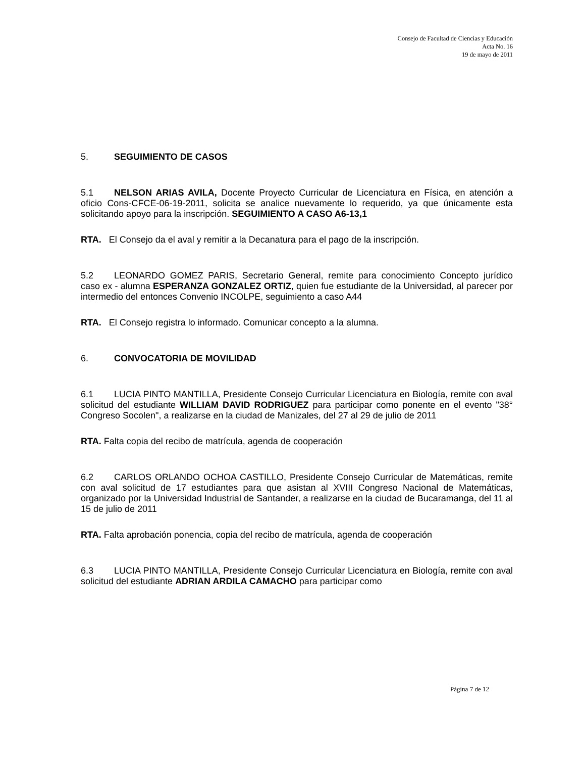Consejo de Facultad de Ciencias y Educación
Acta No. 16
19 de mayo de 2011
5. SEGUIMIENTO DE CASOS
5.1 NELSON ARIAS AVILA, Docente Proyecto Curricular de Licenciatura en Física, en atención a oficio Cons-CFCE-06-19-2011, solicita se analice nuevamente lo requerido, ya que únicamente esta solicitando apoyo para la inscripción. SEGUIMIENTO A CASO A6-13,1
RTA. El Consejo da el aval y remitir a la Decanatura para el pago de la inscripción.
5.2 LEONARDO GOMEZ PARIS, Secretario General, remite para conocimiento Concepto jurídico caso ex - alumna ESPERANZA GONZALEZ ORTIZ, quien fue estudiante de la Universidad, al parecer por intermedio del entonces Convenio INCOLPE, seguimiento a caso A44
RTA. El Consejo registra lo informado. Comunicar concepto a la alumna.
6. CONVOCATORIA DE MOVILIDAD
6.1 LUCIA PINTO MANTILLA, Presidente Consejo Curricular Licenciatura en Biología, remite con aval solicitud del estudiante WILLIAM DAVID RODRIGUEZ para participar como ponente en el evento "38° Congreso Socolen", a realizarse en la ciudad de Manizales, del 27 al 29 de julio de 2011
RTA. Falta copia del recibo de matrícula, agenda de cooperación
6.2 CARLOS ORLANDO OCHOA CASTILLO, Presidente Consejo Curricular de Matemáticas, remite con aval solicitud de 17 estudiantes para que asistan al XVIII Congreso Nacional de Matemáticas, organizado por la Universidad Industrial de Santander, a realizarse en la ciudad de Bucaramanga, del 11 al 15 de julio de 2011
RTA. Falta aprobación ponencia, copia del recibo de matrícula, agenda de cooperación
6.3 LUCIA PINTO MANTILLA, Presidente Consejo Curricular Licenciatura en Biología, remite con aval solicitud del estudiante ADRIAN ARDILA CAMACHO para participar como
Página 7 de 12